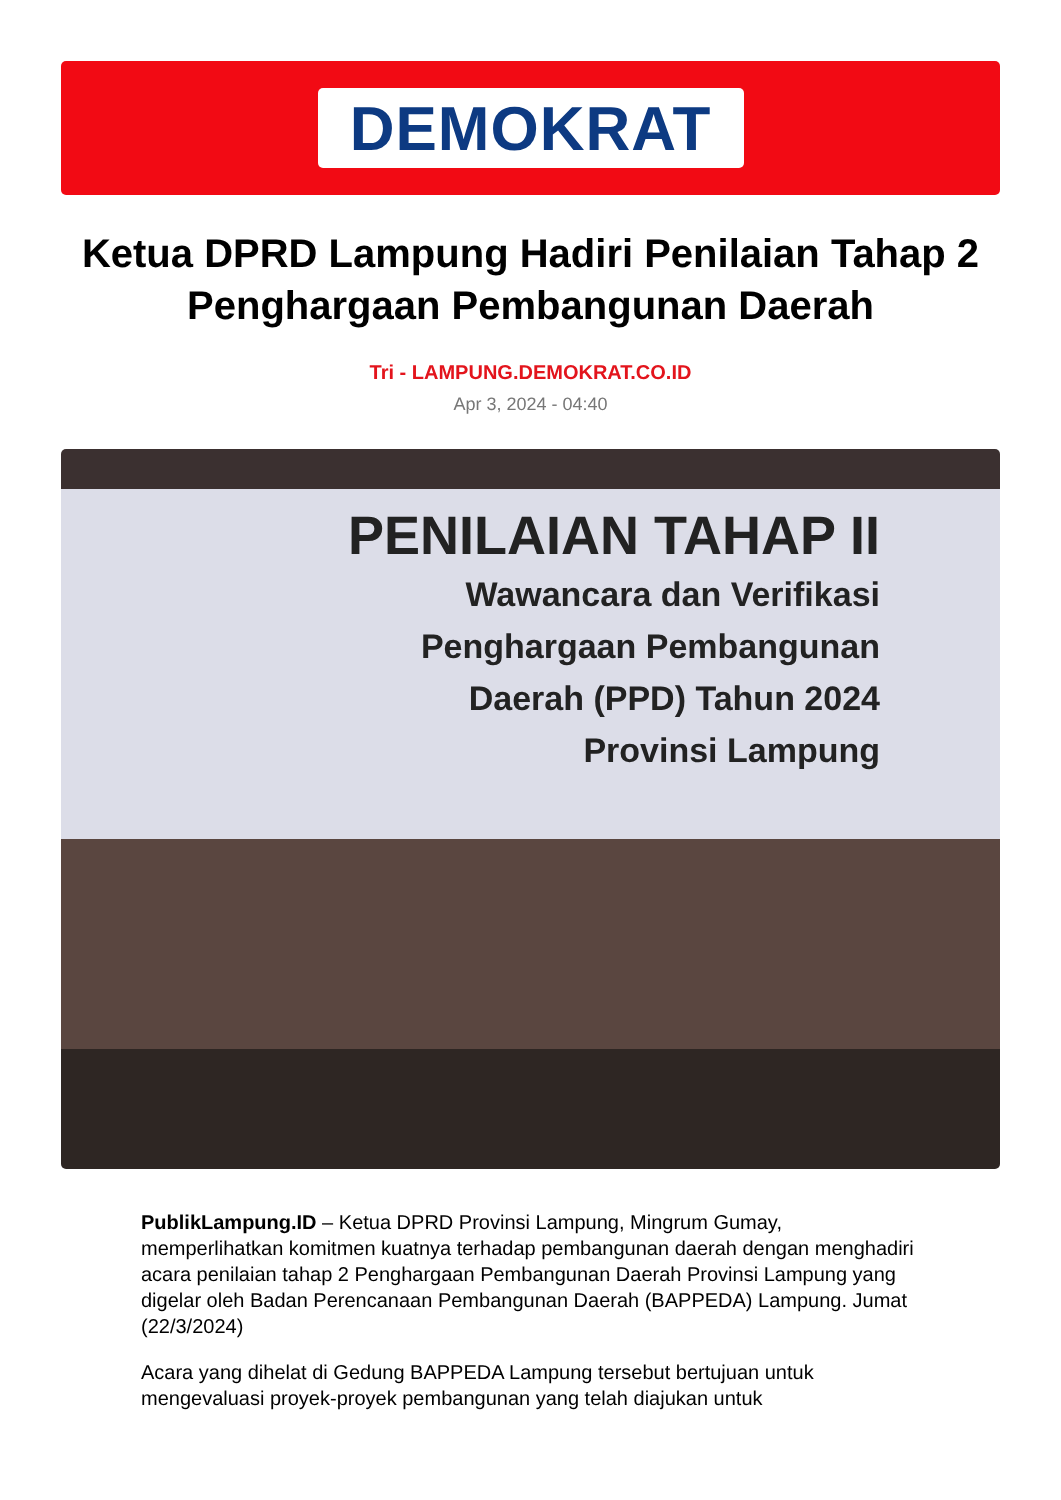DEMOKRAT
Ketua DPRD Lampung Hadiri Penilaian Tahap 2 Penghargaan Pembangunan Daerah
Tri - LAMPUNG.DEMOKRAT.CO.ID
Apr 3, 2024 - 04:40
PENILAIAN TAHAP II
Wawancara dan Verifikasi
Penghargaan Pembangunan
Daerah (PPD) Tahun 2024
Provinsi Lampung
PublikLampung.ID – Ketua DPRD Provinsi Lampung, Mingrum Gumay, memperlihatkan komitmen kuatnya terhadap pembangunan daerah dengan menghadiri acara penilaian tahap 2 Penghargaan Pembangunan Daerah Provinsi Lampung yang digelar oleh Badan Perencanaan Pembangunan Daerah (BAPPEDA) Lampung. Jumat (22/3/2024)
Acara yang dihelat di Gedung BAPPEDA Lampung tersebut bertujuan untuk mengevaluasi proyek-proyek pembangunan yang telah diajukan untuk